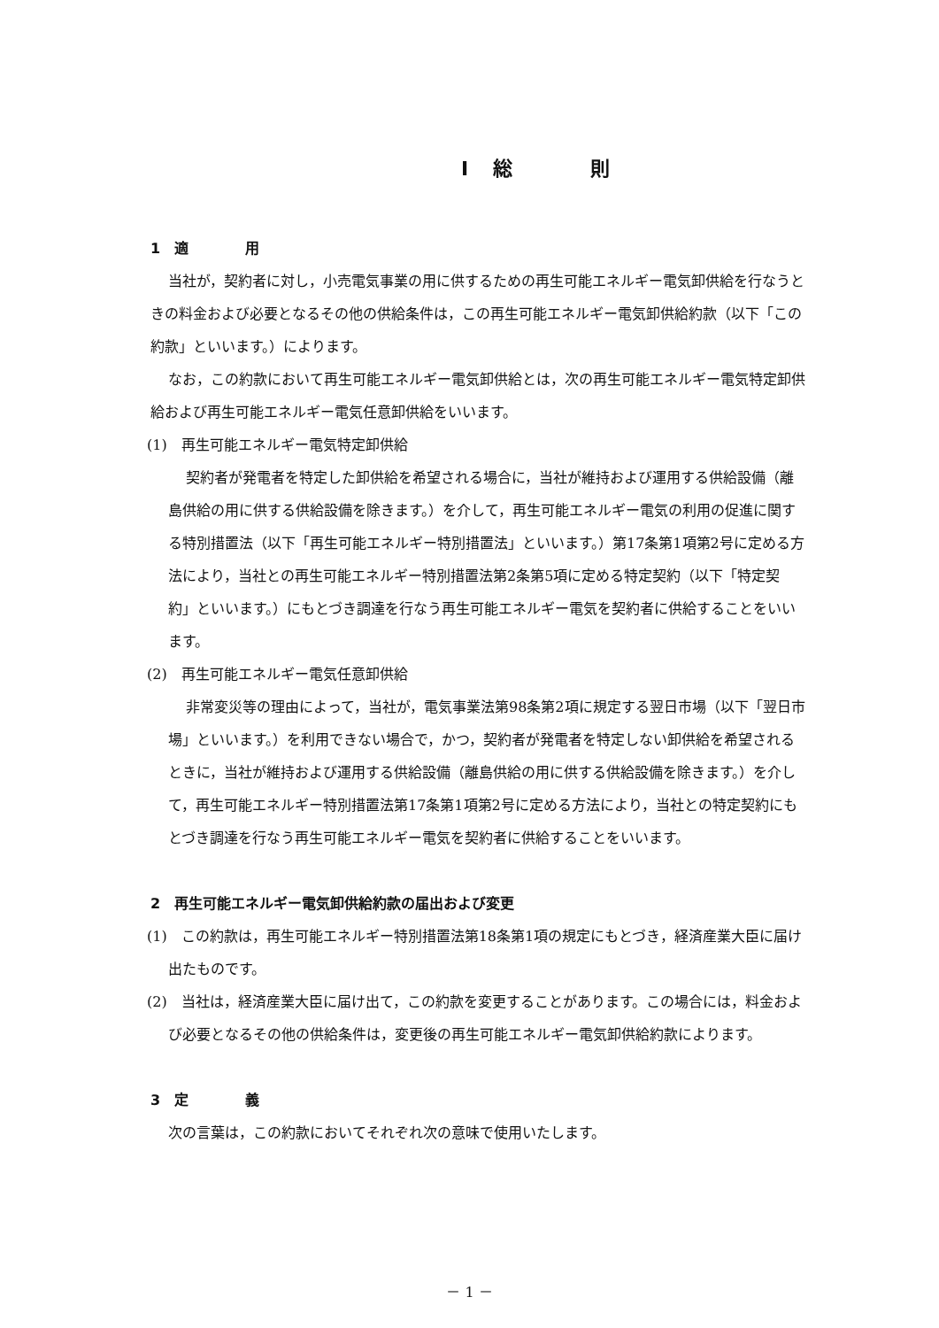Ⅰ 総　　　　則
1　適　　　　用
当社が，契約者に対し，小売電気事業の用に供するための再生可能エネルギー電気卸供給を行なうときの料金および必要となるその他の供給条件は，この再生可能エネルギー電気卸供給約款（以下「この約款」といいます。）によります。
なお，この約款において再生可能エネルギー電気卸供給とは，次の再生可能エネルギー電気特定卸供給および再生可能エネルギー電気任意卸供給をいいます。
(1)　再生可能エネルギー電気特定卸供給
契約者が発電者を特定した卸供給を希望される場合に，当社が維持および運用する供給設備（離島供給の用に供する供給設備を除きます。）を介して，再生可能エネルギー電気の利用の促進に関する特別措置法（以下「再生可能エネルギー特別措置法」といいます。）第17条第1項第2号に定める方法により，当社との再生可能エネルギー特別措置法第2条第5項に定める特定契約（以下「特定契約」といいます。）にもとづき調達を行なう再生可能エネルギー電気を契約者に供給することをいいます。
(2)　再生可能エネルギー電気任意卸供給
非常変災等の理由によって，当社が，電気事業法第98条第2項に規定する翌日市場（以下「翌日市場」といいます。）を利用できない場合で，かつ，契約者が発電者を特定しない卸供給を希望されるときに，当社が維持および運用する供給設備（離島供給の用に供する供給設備を除きます。）を介して，再生可能エネルギー特別措置法第17条第1項第2号に定める方法により，当社との特定契約にもとづき調達を行なう再生可能エネルギー電気を契約者に供給することをいいます。
2　再生可能エネルギー電気卸供給約款の届出および変更
(1)　この約款は，再生可能エネルギー特別措置法第18条第1項の規定にもとづき，経済産業大臣に届け出たものです。
(2)　当社は，経済産業大臣に届け出て，この約款を変更することがあります。この場合には，料金および必要となるその他の供給条件は，変更後の再生可能エネルギー電気卸供給約款によります。
3　定　　　　義
次の言葉は，この約款においてそれぞれ次の意味で使用いたします。
－ 1 －